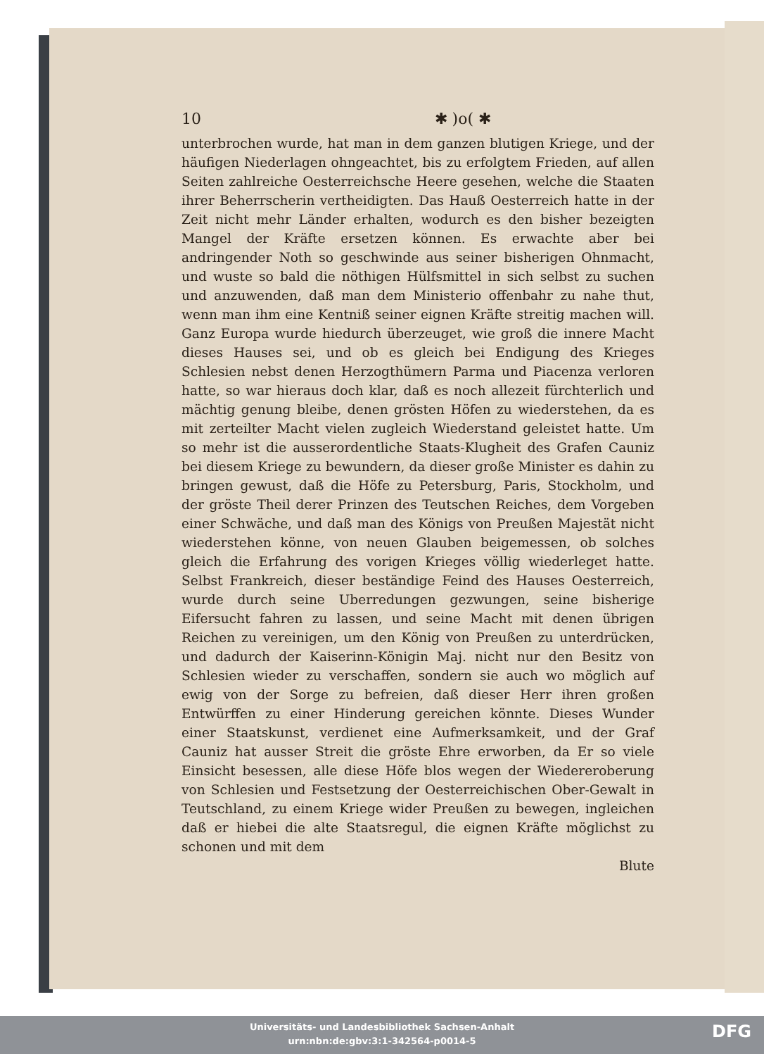10 ✱ )o( ✱
unterbrochen wurde, hat man in dem ganzen blutigen Kriege, und der häufigen Niederlagen ohngeachtet, bis zu erfolgtem Frieden, auf allen Seiten zahlreiche Oesterreichsche Heere gesehen, welche die Staaten ihrer Beherrscherin vertheidigten. Das Hauß Oesterreich hatte in der Zeit nicht mehr Länder erhalten, wodurch es den bisher bezeigten Mangel der Kräfte ersetzen können. Es erwachte aber bei andringender Noth so geschwinde aus seiner bisherigen Ohnmacht, und wuste so bald die nöthigen Hülfsmittel in sich selbst zu suchen und anzuwenden, daß man dem Ministerio offenbahr zu nahe thut, wenn man ihm eine Kentniß seiner eignen Kräfte streitig machen will. Ganz Europa wurde hiedurch überzeuget, wie groß die innere Macht dieses Hauses sei, und ob es gleich bei Endigung des Krieges Schlesien nebst denen Herzogthümern Parma und Piacenza verloren hatte, so war hieraus doch klar, daß es noch allezeit fürchterlich und mächtig genung bleibe, denen grösten Höfen zu wiederstehen, da es mit zerteilter Macht vielen zugleich Wiederstand geleistet hatte. Um so mehr ist die ausserordentliche Staats-Klugheit des Grafen Cauniz bei diesem Kriege zu bewundern, da dieser große Minister es dahin zu bringen gewust, daß die Höfe zu Petersburg, Paris, Stockholm, und der gröste Theil derer Prinzen des Teutschen Reiches, dem Vorgeben einer Schwäche, und daß man des Königs von Preußen Majestät nicht wiederstehen könne, von neuen Glauben beigemessen, ob solches gleich die Erfahrung des vorigen Krieges völlig wiederleget hatte. Selbst Frankreich, dieser beständige Feind des Hauses Oesterreich, wurde durch seine Uberredungen gezwungen, seine bisherige Eifersucht fahren zu lassen, und seine Macht mit denen übrigen Reichen zu vereinigen, um den König von Preußen zu unterdrücken, und dadurch der Kaiserinn-Königin Maj. nicht nur den Besitz von Schlesien wieder zu verschaffen, sondern sie auch wo möglich auf ewig von der Sorge zu befreien, daß dieser Herr ihren großen Entwürffen zu einer Hinderung gereichen könnte. Dieses Wunder einer Staatskunst, verdienet eine Aufmerksamkeit, und der Graf Cauniz hat ausser Streit die gröste Ehre erworben, da Er so viele Einsicht besessen, alle diese Höfe blos wegen der Wiedereroberung von Schlesien und Festsetzung der Oesterreichischen Ober-Gewalt in Teutschland, zu einem Kriege wider Preußen zu bewegen, ingleichen daß er hiebei die alte Staatsregul, die eignen Kräfte möglichst zu schonen und mit dem
Blute
Universitäts- und Landesbibliothek Sachsen-Anhalt
urn:nbn:de:gbv:3:1-342564-p0014-5
DFG